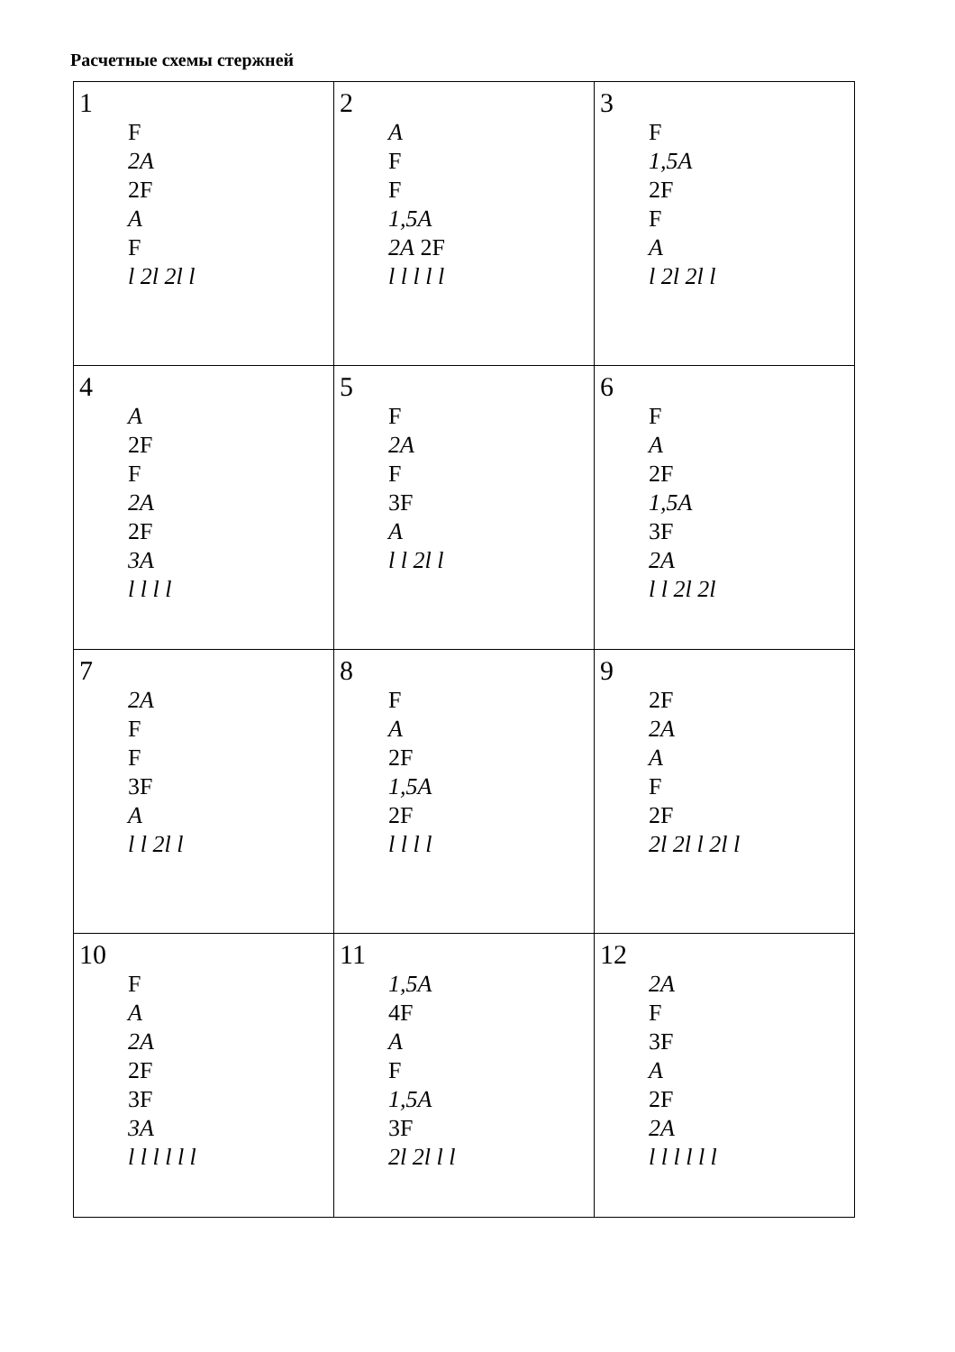Расчетные схемы стержней
| 1 F 2A 2F A F l 2l 2l l | 2 A F F 1,5A 2A 2F l l l l l | 3 F 1,5A 2F F A l 2l 2l l |
| 4 A 2F F 2A 2F 3A l l l l | 5 F 2A F 3F A l l 2l l | 6 F A 2F 1,5A 3F 2A l l 2l 2l |
| 7 2A F F 3F A l l 2l l | 8 F A 2F 1,5A 2F l l l l | 9 2F 2A A F 2F 2l 2l l 2l l |
| 10 F A 2A 2F 3F 3A l l l l l l | 11 1,5A 4F A F 1,5A 3F 2l 2l l l | 12 2A F 3F A 2F 2A l l l l l l |